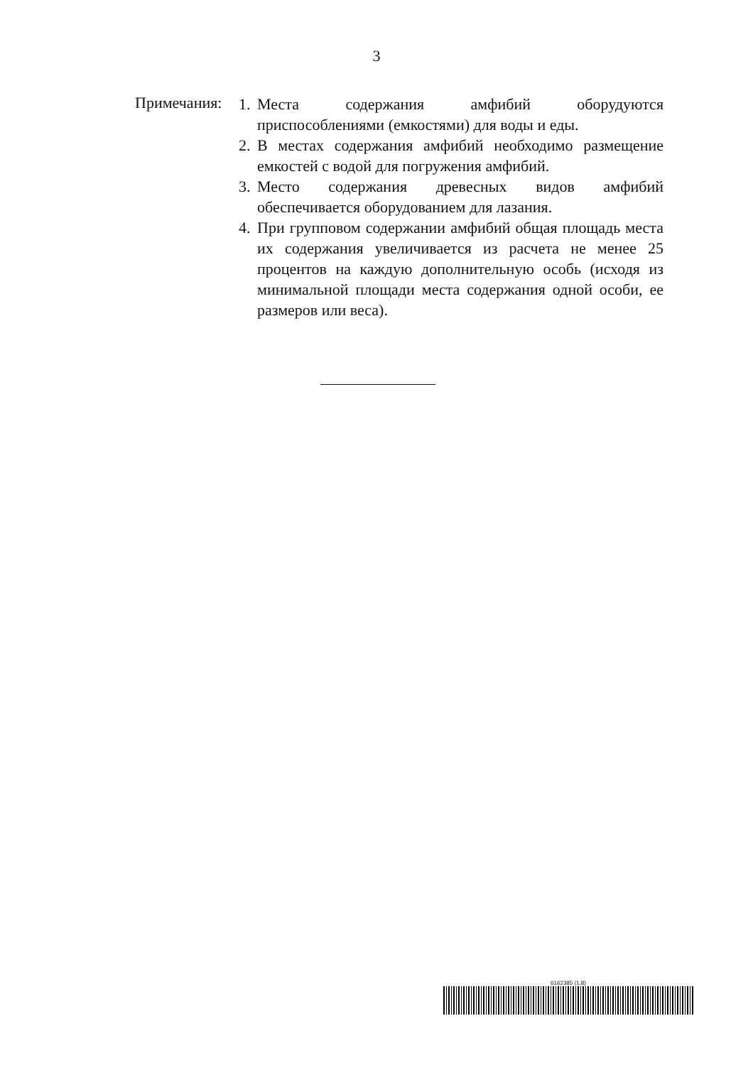3
Примечания:
1. Места содержания амфибий оборудуются приспособлениями (емкостями) для воды и еды.
2. В местах содержания амфибий необходимо размещение емкостей с водой для погружения амфибий.
3. Место содержания древесных видов амфибий обеспечивается оборудованием для лазания.
4. При групповом содержании амфибий общая площадь места их содержания увеличивается из расчета не менее 25 процентов на каждую дополнительную особь (исходя из минимальной площади места содержания одной особи, ее размеров или веса).
6162385 (1.8)